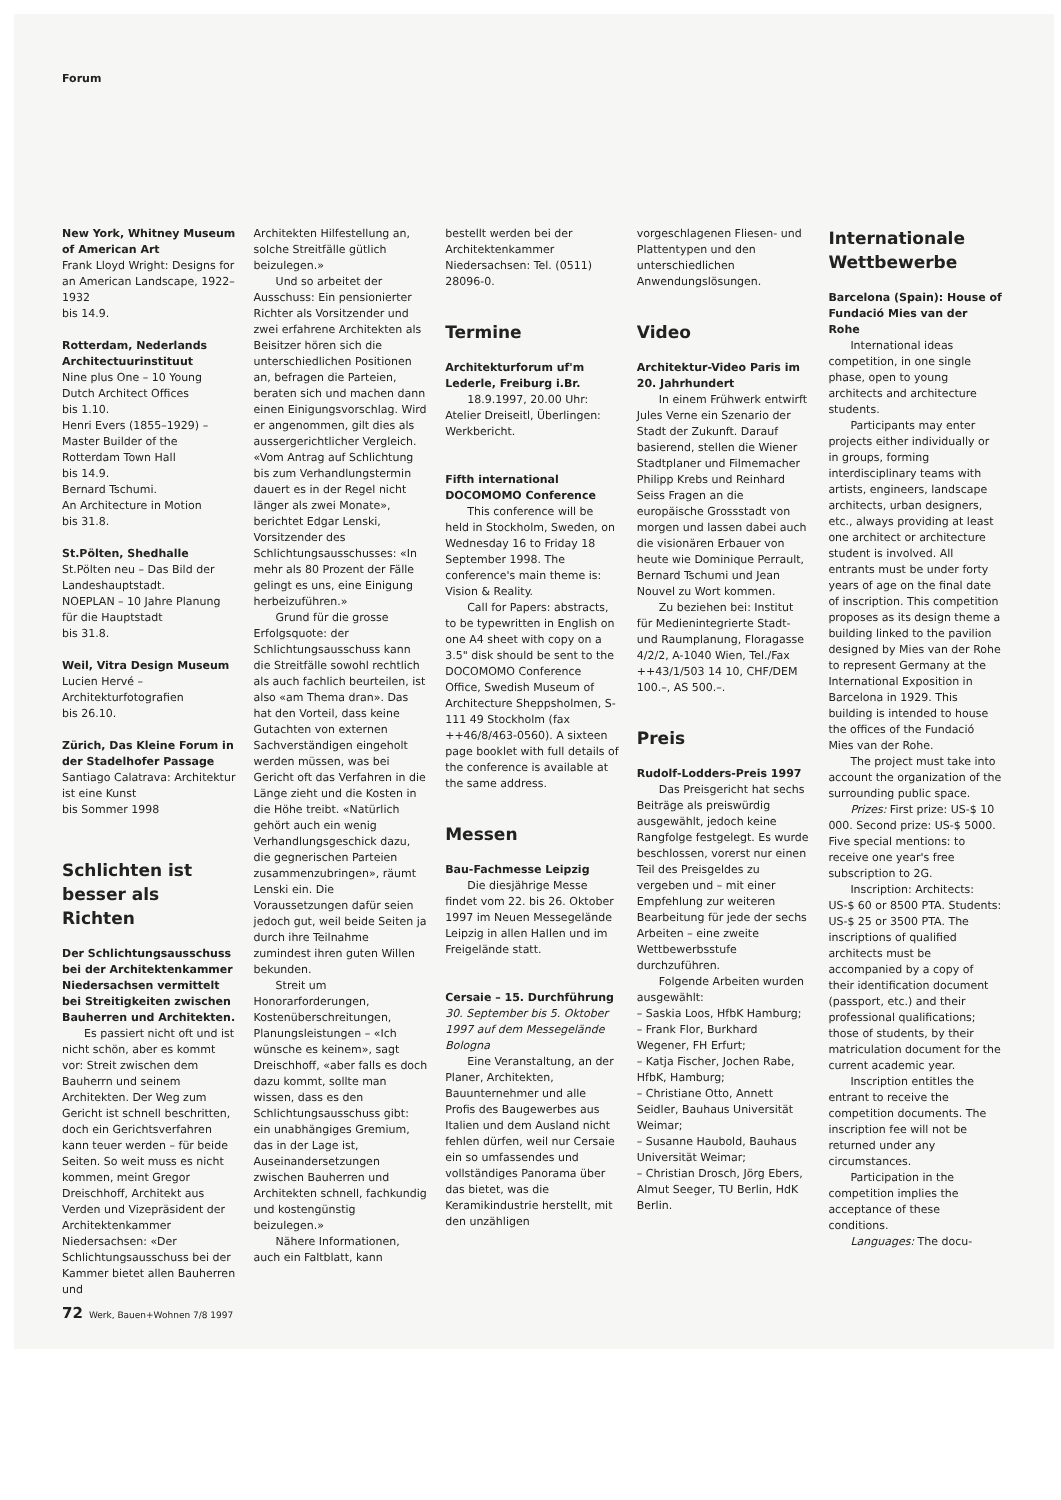Forum
New York, Whitney Museum of American Art
Frank Lloyd Wright: Designs for an American Landscape, 1922–1932
bis 14.9.
Rotterdam, Nederlands Architectuurinstituut
Nine plus One – 10 Young Dutch Architect Offices
bis 1.10.
Henri Evers (1855–1929) – Master Builder of the Rotterdam Town Hall
bis 14.9.
Bernard Tschumi.
An Architecture in Motion
bis 31.8.
St.Pölten, Shedhalle
St.Pölten neu – Das Bild der Landeshauptstadt.
NOEPLAN – 10 Jahre Planung für die Hauptstadt
bis 31.8.
Weil, Vitra Design Museum
Lucien Hervé – Architekturfotografien
bis 26.10.
Zürich, Das Kleine Forum in der Stadelhofer Passage
Santiago Calatrava: Architektur ist eine Kunst
bis Sommer 1998
Schlichten ist besser als Richten
Der Schlichtungsausschuss bei der Architektenkammer Niedersachsen vermittelt bei Streitigkeiten zwischen Bauherren und Architekten.
Es passiert nicht oft und ist nicht schön, aber es kommt vor: Streit zwischen dem Bauherrn und seinem Architekten. Der Weg zum Gericht ist schnell beschritten, doch ein Gerichtsverfahren kann teuer werden – für beide Seiten. So weit muss es nicht kommen, meint Gregor Dreischhoff, Architekt aus Verden und Vizepräsident der Architektenkammer Niedersachsen: «Der Schlichtungsausschuss bei der Kammer bietet allen Bauherren und
Architekten Hilfestellung an, solche Streitfälle gütlich beizulegen.»
Und so arbeitet der Ausschuss: Ein pensionierter Richter als Vorsitzender und zwei erfahrene Architekten als Beisitzer hören sich die unterschiedlichen Positionen an, befragen die Parteien, beraten sich und machen dann einen Einigungsvorschlag. Wird er angenommen, gilt dies als aussergerichtlicher Vergleich. «Vom Antrag auf Schlichtung bis zum Verhandlungstermin dauert es in der Regel nicht länger als zwei Monate», berichtet Edgar Lenski, Vorsitzender des Schlichtungsausschusses: «In mehr als 80 Prozent der Fälle gelingt es uns, eine Einigung herbeizuführen.»
Grund für die grosse Erfolgsquote: der Schlichtungsausschuss kann die Streitfälle sowohl rechtlich als auch fachlich beurteilen, ist also «am Thema dran». Das hat den Vorteil, dass keine Gutachten von externen Sachverständigen eingeholt werden müssen, was bei Gericht oft das Verfahren in die Länge zieht und die Kosten in die Höhe treibt. «Natürlich gehört auch ein wenig Verhandlungsgeschick dazu, die gegnerischen Parteien zusammenzubringen», räumt Lenski ein. Die Voraussetzungen dafür seien jedoch gut, weil beide Seiten ja durch ihre Teilnahme zumindest ihren guten Willen bekunden.
Streit um Honorarforderungen, Kostenüberschreitungen, Planungsleistungen – «Ich wünsche es keinem», sagt Dreischhoff, «aber falls es doch dazu kommt, sollte man wissen, dass es den Schlichtungsausschuss gibt: ein unabhängiges Gremium, das in der Lage ist, Auseinandersetzungen zwischen Bauherren und Architekten schnell, fachkundig und kostengünstig beizulegen.»
Nähere Informationen, auch ein Faltblatt, kann
bestellt werden bei der Architektenkammer Niedersachsen: Tel. (0511) 28096-0.
Termine
Architekturforum uf'm Lederle, Freiburg i.Br.
18.9.1997, 20.00 Uhr: Atelier Dreiseitl, Überlingen: Werkbericht.
Fifth international DOCOMOMO Conference
This conference will be held in Stockholm, Sweden, on Wednesday 16 to Friday 18 September 1998. The conference's main theme is: Vision & Reality.
Call for Papers: abstracts, to be typewritten in English on one A4 sheet with copy on a 3.5" disk should be sent to the DOCOMOMO Conference Office, Swedish Museum of Architecture Sheppsholmen, S-111 49 Stockholm (fax ++46/8/463-0560). A sixteen page booklet with full details of the conference is available at the same address.
Messen
Bau-Fachmesse Leipzig
Die diesjährige Messe findet vom 22. bis 26. Oktober 1997 im Neuen Messegelände Leipzig in allen Hallen und im Freigelände statt.
Cersaie – 15. Durchführung
30. September bis 5. Oktober 1997 auf dem Messegelände Bologna
Eine Veranstaltung, an der Planer, Architekten, Bauunternehmer und alle Profis des Baugewerbes aus Italien und dem Ausland nicht fehlen dürfen, weil nur Cersaie ein so umfassendes und vollständiges Panorama über das bietet, was die Keramikindustrie herstellt, mit den unzähligen
vorgeschlagenen Fliesen- und Plattentypen und den unterschiedlichen Anwendungslösungen.
Video
Architektur-Video Paris im 20. Jahrhundert
In einem Frühwerk entwirft Jules Verne ein Szenario der Stadt der Zukunft. Darauf basierend, stellen die Wiener Stadtplaner und Filmemacher Philipp Krebs und Reinhard Seiss Fragen an die europäische Grossstadt von morgen und lassen dabei auch die visionären Erbauer von heute wie Dominique Perrault, Bernard Tschumi und Jean Nouvel zu Wort kommen.
Zu beziehen bei: Institut für Medienintegrierte Stadt- und Raumplanung, Floragasse 4/2/2, A-1040 Wien, Tel./Fax ++43/1/503 14 10, CHF/DEM 100.–, AS 500.–.
Preis
Rudolf-Lodders-Preis 1997
Das Preisgericht hat sechs Beiträge als preiswürdig ausgewählt, jedoch keine Rangfolge festgelegt. Es wurde beschlossen, vorerst nur einen Teil des Preisgeldes zu vergeben und – mit einer Empfehlung zur weiteren Bearbeitung für jede der sechs Arbeiten – eine zweite Wettbewerbsstufe durchzuführen.
Folgende Arbeiten wurden ausgewählt:
– Saskia Loos, HfbK Hamburg;
– Frank Flor, Burkhard Wegener, FH Erfurt;
– Katja Fischer, Jochen Rabe, HfbK, Hamburg;
– Christiane Otto, Annett Seidler, Bauhaus Universität Weimar;
– Susanne Haubold, Bauhaus Universität Weimar;
– Christian Drosch, Jörg Ebers, Almut Seeger, TU Berlin, HdK Berlin.
Internationale Wettbewerbe
Barcelona (Spain): House of Fundació Mies van der Rohe
International ideas competition, in one single phase, open to young architects and architecture students.
Participants may enter projects either individually or in groups, forming interdisciplinary teams with artists, engineers, landscape architects, urban designers, etc., always providing at least one architect or architecture student is involved. All entrants must be under forty years of age on the final date of inscription. This competition proposes as its design theme a building linked to the pavilion designed by Mies van der Rohe to represent Germany at the International Exposition in Barcelona in 1929. This building is intended to house the offices of the Fundació Mies van der Rohe.
The project must take into account the organization of the surrounding public space.
Prizes: First prize: US-$ 10 000. Second prize: US-$ 5000. Five special mentions: to receive one year's free subscription to 2G.
Inscription: Architects: US-$ 60 or 8500 PTA. Students: US-$ 25 or 3500 PTA. The inscriptions of qualified architects must be accompanied by a copy of their identification document (passport, etc.) and their professional qualifications; those of students, by their matriculation document for the current academic year.
Inscription entitles the entrant to receive the competition documents. The inscription fee will not be returned under any circumstances.
Participation in the competition implies the acceptance of these conditions.
Languages: The docu-
72 Werk, Bauen+Wohnen 7/8 1997